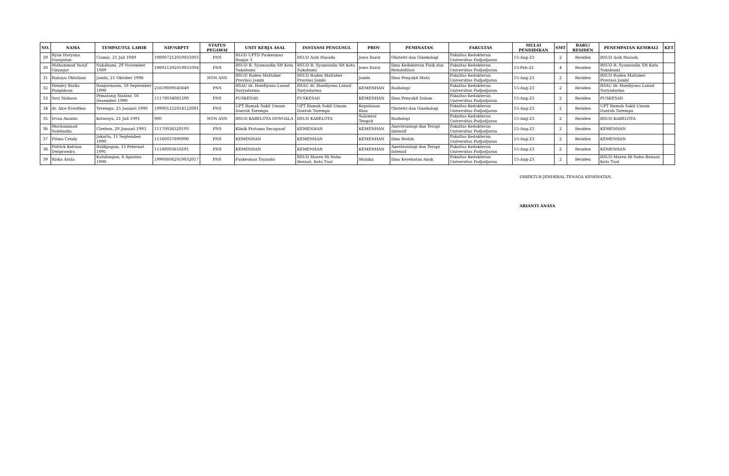| NO. | NAMA | TEMPAT/TGL LAHIR | NIP/NRPTT | STATUS PEGAWAI | UNIT KERJA ASAL | INSTANSI PENGUSUL | PROV | PEMINATAN | FAKULTAS | MULAI PENDIDIKAN | SMT | BARU/ RESIDEN | PENEMPATAN KEMBALI | KET |
| --- | --- | --- | --- | --- | --- | --- | --- | --- | --- | --- | --- | --- | --- | --- |
| 29 | Ryan Haryana Darajatun | Ciamis, 21 Juli 1989 | 198907212019031003 | PNS | BLUD UPTD Puskesmas Banjar 3 | RSUD Asih Husada | Jawa Barat | Obstetri dan Ginekologi | Fakultas Kedokteran Universitas Padjadjaran | 15-Aug-23 | 2 | Residen | RSUD Asih Husada | |
| 30 | Muhammad Yusuf Ginanjar | Sukabumi, 29 November 1989 | 198911292019031004 | PNS | RSUD R. Syamsudin SH Kota Sukabumi | RSUD R. Syamsudin SH Kota Sukabumi | Jawa Barat | Ilmu Kedokteran Fisik dan Rehabilitasi | Fakultas Kedokteran Universitas Padjadjaran | 15-Feb-22 | 4 | Residen | RSUD R. Syamsudin SH Kota Sukabumi | |
| 31 | Rahayu Oktaliani | Jambi, 21 Oktober 1996 | | NON ASN | RSUD Raden Mattaher Provinsi Jambi | RSUD Raden Mattaher Provinsi Jambi | Jambi | Ilmu Penyakit Mata | Fakultas Kedokteran Universitas Padjadjaran | 15-Aug-23 | 2 | Residen | RSUD Raden Mattaher Provinsi Jambi | |
| 32 | Hendry Barka Pangidoan | Banjarmasin, 18 September 1990 | 21619009545649 | PNS | RSAU dr. Hoediyono Lanud Suryadarma | RSAU dr. Hoediyono Lanud Suryadarma | KEMENHAN | Radiologi | Fakultas Kedokteran Universitas Padjadjaran | 15-Aug-23 | 2 | Residen | RSAU dr. Hoediyono Lanud Suryadarma | |
| 33 | Yovi Siahaan | Pematang Siantar, 16 Desember 1990 | 11170034081290 | PNS | PUSKESAD | PUSKESAD | KEMENHAN | Ilmu Penyakit Dalam | Fakultas Kedokteran Universitas Padjadjaran | 15-Aug-23 | 2 | Residen | PUSKESAD | |
| 34 | dr. Alce Everdien | Terempa, 25 Januari 1990 | 199001252014122001 | PNS | UPT Rumah Sakit Umum Daerah Tarempa | UPT Rumah Sakit Umum Daerah Tarempa | Kepulauan Riau | Obstetri dan Ginekologi | Fakultas Kedokteran Universitas Padjadjaran | 15-Aug-23 | 2 | Residen | UPT Rumah Sakit Umum Daerah Tarempa | |
| 35 | Irvan Ananto | kotaraya, 21 Juli 1991 | 000 | NON ASN | RSUD KABELOTA DONGALA | RSUD KABELOTA | Sulawesi Tengah | Radiologi | Fakultas Kedokteran Universitas Padjadjaran | 15-Aug-23 | 2 | Residen | RSUD KABELOTA | |
| 36 | Mochammad Solehudin | Cirebon, 29 Januari 1993 | 11170026320193 | PNS | Klinik Pratama Secapaad | KEMENHAN | KEMENHAN | Anestesiologi dan Terapi Intensif | Fakultas Kedokteran Universitas Padjadjaran | 15-Aug-23 | 2 | Residen | KEMENHAN | |
| 37 | Prima Cendy | Jakarta, 11 September 1990 | 11160037890990 | PNS | KEMENHAN | KEMENHAN | KEMENHAN | Ilmu Bedah | Fakultas Kedokteran Universitas Padjadjaran | 15-Aug-23 | 2 | Residen | KEMENHAN | |
| 38 | Patrick Kelvian Dwiprawira | Balikpapan, 15 Februari 1991 | 11180003610291 | PNS | KEMENHAN | KEMENHAN | KEMENHAN | Anestesiologi dan Terapi Intensif | Fakultas Kedokteran Universitas Padjadjaran | 15-Aug-23 | 2 | Residen | KEMENHAN | |
| 39 | Riska Arula | Katulungan, 8 Agustus 1990 | 199008082019032017 | PNS | Puskesmas Tayando | RSUD Maren Hi Noho Renuat, Kota Tual | Maluku | Ilmu Kesehatan Anak | Fakultas Kedokteran Universitas Padjadjaran | 15-Aug-23 | 2 | Residen | RSUD Maren Hi Noho Renuat, Kota Tual | |
DIREKTUR JENDERAL TENAGA KESEHATAN,
ARIANTI ANAYA